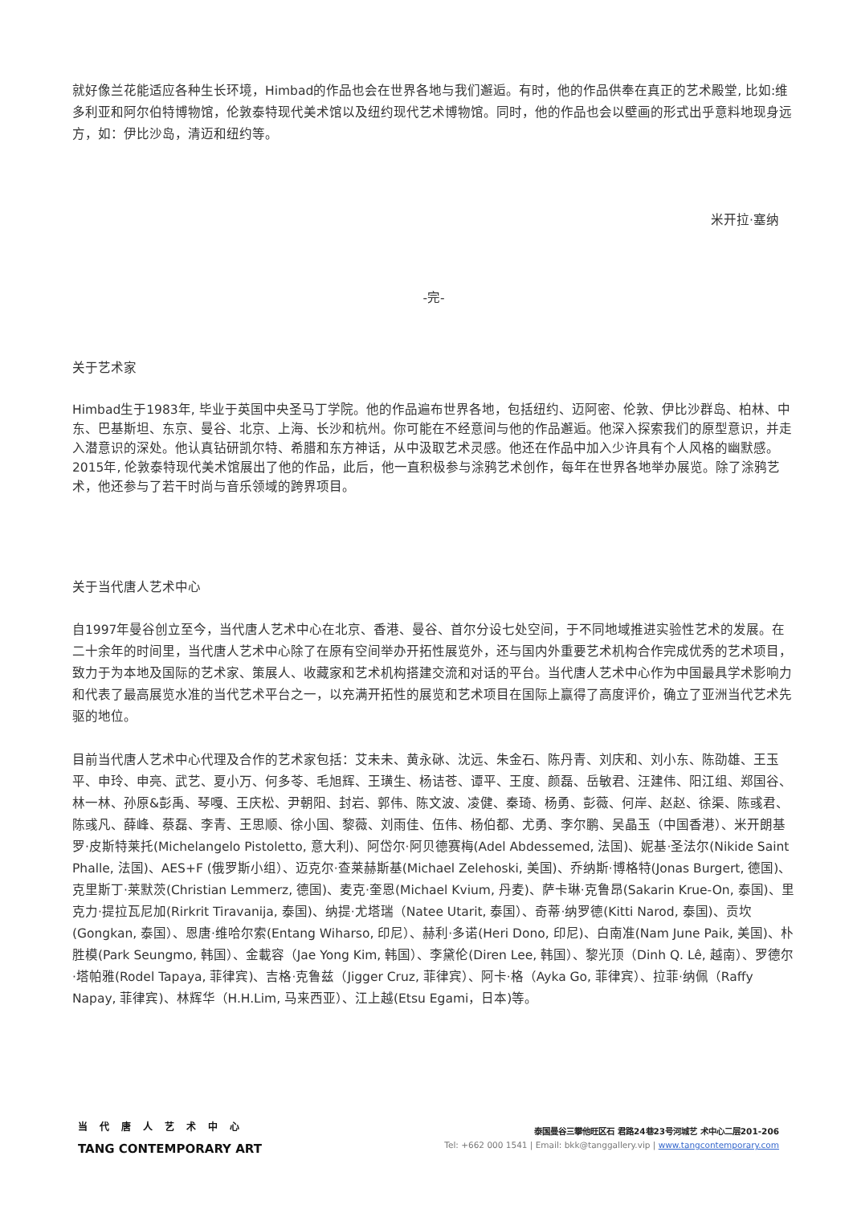就好像兰花能适应各种生长环境，Himbad的作品也会在世界各地与我们邂逅。有时，他的作品供奉在真正的艺术殿堂, 比如:维多利亚和阿尔伯特博物馆，伦敦泰特现代美术馆以及纽约现代艺术博物馆。同时，他的作品也会以壁画的形式出乎意料地现身远方，如：伊比沙岛，清迈和纽约等。
米开拉·塞纳
-完-
关于艺术家
Himbad生于1983年, 毕业于英国中央圣马丁学院。他的作品遍布世界各地，包括纽约、迈阿密、伦敦、伊比沙群岛、柏林、中东、巴基斯坦、东京、曼谷、北京、上海、长沙和杭州。你可能在不经意间与他的作品邂逅。他深入探索我们的原型意识，并走入潜意识的深处。他认真钻研凯尔特、希腊和东方神话，从中汲取艺术灵感。他还在作品中加入少许具有个人风格的幽默感。2015年, 伦敦泰特现代美术馆展出了他的作品，此后，他一直积极参与涂鸦艺术创作，每年在世界各地举办展览。除了涂鸦艺术，他还参与了若干时尚与音乐领域的跨界项目。
关于当代唐人艺术中心
自1997年曼谷创立至今，当代唐人艺术中心在北京、香港、曼谷、首尔分设七处空间，于不同地域推进实验性艺术的发展。在二十余年的时间里，当代唐人艺术中心除了在原有空间举办开拓性展览外，还与国内外重要艺术机构合作完成优秀的艺术项目，致力于为本地及国际的艺术家、策展人、收藏家和艺术机构搭建交流和对话的平台。当代唐人艺术中心作为中国最具学术影响力和代表了最高展览水准的当代艺术平台之一，以充满开拓性的展览和艺术项目在国际上赢得了高度评价，确立了亚洲当代艺术先驱的地位。
目前当代唐人艺术中心代理及合作的艺术家包括：艾未未、黄永砯、沈远、朱金石、陈丹青、刘庆和、刘小东、陈劭雄、王玉平、申玲、申亮、武艺、夏小万、何多苓、毛旭辉、王璜生、杨诘苍、谭平、王度、颜磊、岳敏君、汪建伟、阳江组、郑国谷、林一林、孙原&彭禹、琴嘎、王庆松、尹朝阳、封岩、郭伟、陈文波、凌健、秦琦、杨勇、彭薇、何岸、赵赵、徐渠、陈彧君、陈彧凡、薛峰、蔡磊、李青、王思顺、徐小国、黎薇、刘雨佳、伍伟、杨伯都、尤勇、李尔鹏、吴晶玉（中国香港）、米开朗基罗·皮斯特莱托(Michelangelo Pistoletto, 意大利)、阿岱尔·阿贝德赛梅(Adel Abdessemed, 法国)、妮基·圣法尔(Nikide Saint Phalle, 法国)、AES+F (俄罗斯小组）、迈克尔·查莱赫斯基(Michael Zelehoski, 美国)、乔纳斯·博格特(Jonas Burgert, 德国)、克里斯丁·莱默茨(Christian Lemmerz, 德国)、麦克·奎恩(Michael Kvium, 丹麦)、萨卡琳·克鲁昂(Sakarin Krue-On, 泰国)、里克力·提拉瓦尼加(Rirkrit Tiravanija, 泰国)、纳提·尤塔瑞（Natee Utarit, 泰国）、奇蒂·纳罗德(Kitti Narod, 泰国)、贡坎(Gongkan, 泰国）、恩唐·维哈尔索(Entang Wiharso, 印尼）、赫利·多诺(Heri Dono, 印尼)、白南准(Nam June Paik, 美国)、朴胜模(Park Seungmo, 韩国）、金載容（Jae Yong Kim, 韩国）、李黛伦(Diren Lee, 韩国）、黎光顶（Dinh Q. Lê, 越南）、罗德尔·塔帕雅(Rodel Tapaya, 菲律宾)、吉格·克鲁兹（Jigger Cruz, 菲律宾）、阿卡·格（Ayka Go, 菲律宾）、拉菲·纳佩（Raffy Napay, 菲律宾)、林辉华（H.H.Lim, 马来西亚）、江上越(Etsu Egami，日本)等。
当代唐人艺术中心
TANG CONTEMPORARY ART
泰国曼谷三攀他旺区石 君路24巷23号河城艺 术中心二层201-206
Tel: +662 000 1541 | Email: bkk@tanggallery.vip | www.tangcontemporary.com